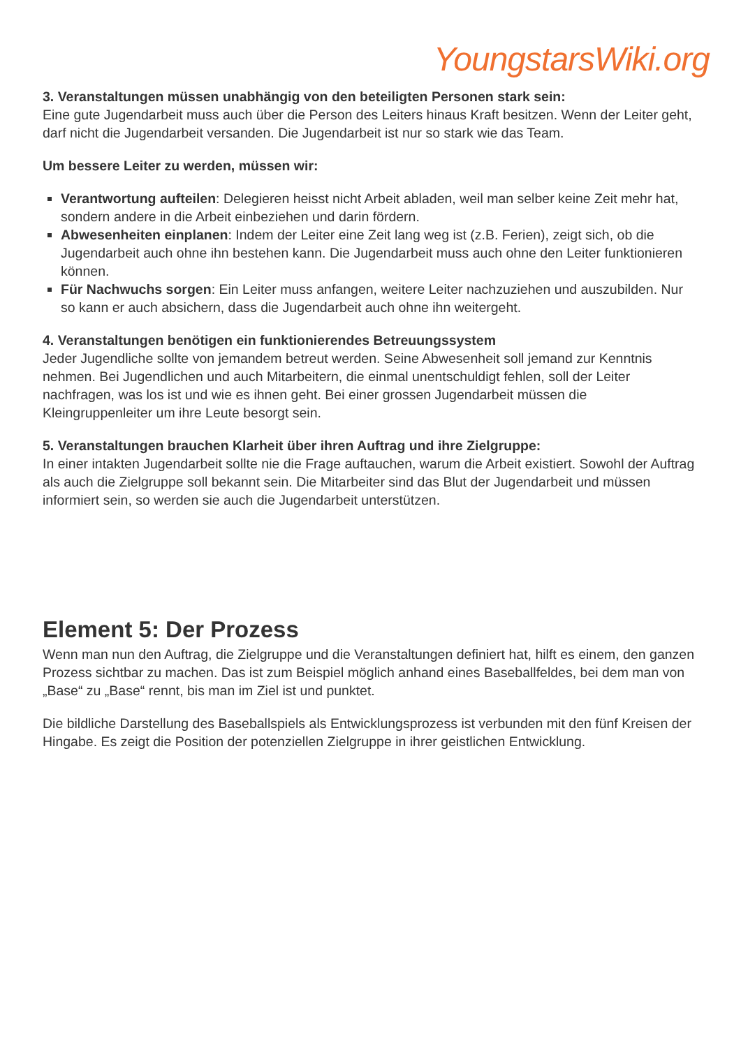YoungstarsWiki.org
3. Veranstaltungen müssen unabhängig von den beteiligten Personen stark sein:
Eine gute Jugendarbeit muss auch über die Person des Leiters hinaus Kraft besitzen. Wenn der Leiter geht, darf nicht die Jugendarbeit versanden. Die Jugendarbeit ist nur so stark wie das Team.
Um bessere Leiter zu werden, müssen wir:
Verantwortung aufteilen: Delegieren heisst nicht Arbeit abladen, weil man selber keine Zeit mehr hat, sondern andere in die Arbeit einbeziehen und darin fördern.
Abwesenheiten einplanen: Indem der Leiter eine Zeit lang weg ist (z.B. Ferien), zeigt sich, ob die Jugendarbeit auch ohne ihn bestehen kann. Die Jugendarbeit muss auch ohne den Leiter funktionieren können.
Für Nachwuchs sorgen: Ein Leiter muss anfangen, weitere Leiter nachzuziehen und auszubilden. Nur so kann er auch absichern, dass die Jugendarbeit auch ohne ihn weitergeht.
4. Veranstaltungen benötigen ein funktionierendes Betreuungssystem
Jeder Jugendliche sollte von jemandem betreut werden. Seine Abwesenheit soll jemand zur Kenntnis nehmen. Bei Jugendlichen und auch Mitarbeitern, die einmal unentschuldigt fehlen, soll der Leiter nachfragen, was los ist und wie es ihnen geht. Bei einer grossen Jugendarbeit müssen die Kleingruppenleiter um ihre Leute besorgt sein.
5. Veranstaltungen brauchen Klarheit über ihren Auftrag und ihre Zielgruppe:
In einer intakten Jugendarbeit sollte nie die Frage auftauchen, warum die Arbeit existiert. Sowohl der Auftrag als auch die Zielgruppe soll bekannt sein. Die Mitarbeiter sind das Blut der Jugendarbeit und müssen informiert sein, so werden sie auch die Jugendarbeit unterstützen.
Element 5: Der Prozess
Wenn man nun den Auftrag, die Zielgruppe und die Veranstaltungen definiert hat, hilft es einem, den ganzen Prozess sichtbar zu machen. Das ist zum Beispiel möglich anhand eines Baseballfeldes, bei dem man von „Base“ zu „Base“ rennt, bis man im Ziel ist und punktet.
Die bildliche Darstellung des Baseballspiels als Entwicklungsprozess ist verbunden mit den fünf Kreisen der Hingabe. Es zeigt die Position der potenziellen Zielgruppe in ihrer geistlichen Entwicklung.